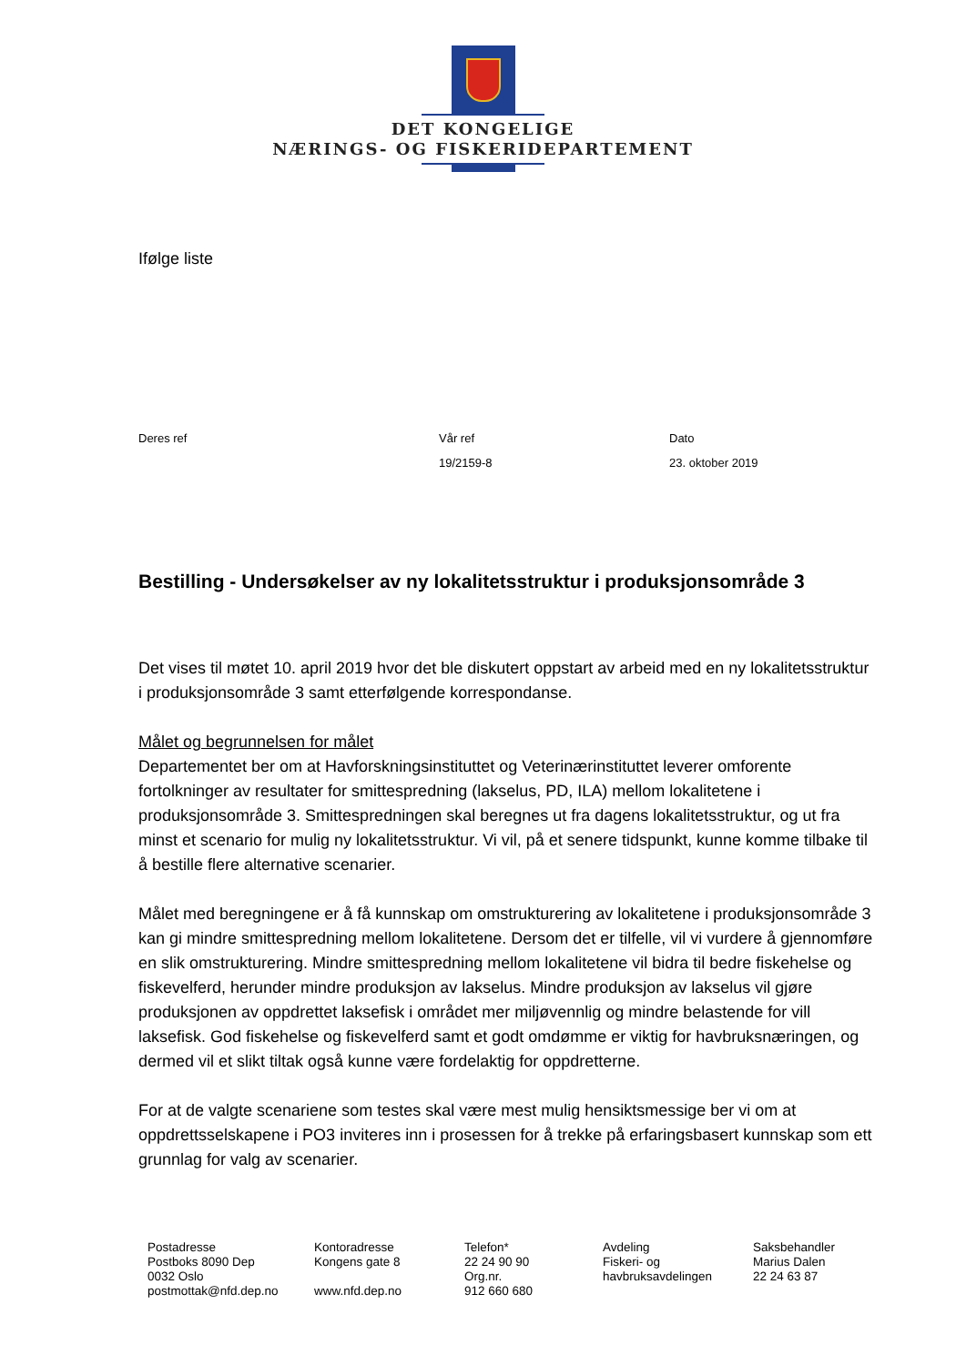DET KONGELIGE
NÆRINGS- OG FISKERIDEPARTEMENT
Ifølge liste
Deres ref Vår ref
19/2159-8
Dato
23. oktober 2019
Bestilling - Undersøkelser av ny lokalitetsstruktur i produksjonsområde 3
Det vises til møtet 10. april 2019 hvor det ble diskutert oppstart av arbeid med en ny lokalitetsstruktur i produksjonsområde 3 samt etterfølgende korrespondanse.
Målet og begrunnelsen for målet
Departementet ber om at Havforskningsinstituttet og Veterinærinstituttet leverer omforente fortolkninger av resultater for smittespredning (lakselus, PD, ILA) mellom lokalitetene i produksjonsområde 3. Smittespredningen skal beregnes ut fra dagens lokalitetsstruktur, og ut fra minst et scenario for mulig ny lokalitetsstruktur. Vi vil, på et senere tidspunkt, kunne komme tilbake til å bestille flere alternative scenarier.
Målet med beregningene er å få kunnskap om omstrukturering av lokalitetene i produksjonsområde 3 kan gi mindre smittespredning mellom lokalitetene. Dersom det er tilfelle, vil vi vurdere å gjennomføre en slik omstrukturering. Mindre smittespredning mellom lokalitetene vil bidra til bedre fiskehelse og fiskevelferd, herunder mindre produksjon av lakselus. Mindre produksjon av lakselus vil gjøre produksjonen av oppdrettet laksefisk i området mer miljøvennlig og mindre belastende for vill laksefisk. God fiskehelse og fiskevelferd samt et godt omdømme er viktig for havbruksnæringen, og dermed vil et slikt tiltak også kunne være fordelaktig for oppdretterne.
For at de valgte scenariene som testes skal være mest mulig hensiktsmessige ber vi om at oppdrettsselskapene i PO3 inviteres inn i prosessen for å trekke på erfaringsbasert kunnskap som ett grunnlag for valg av scenarier.
Postadresse
Postboks 8090 Dep
0032 Oslo
postmottak@nfd.dep.no
Kontoradresse
Kongens gate 8
www.nfd.dep.no
Telefon*
22 24 90 90
Org.nr.
912 660 680
Avdeling
Fiskeri- og
havbruksavdelingen
Saksbehandler
Marius Dalen
22 24 63 87